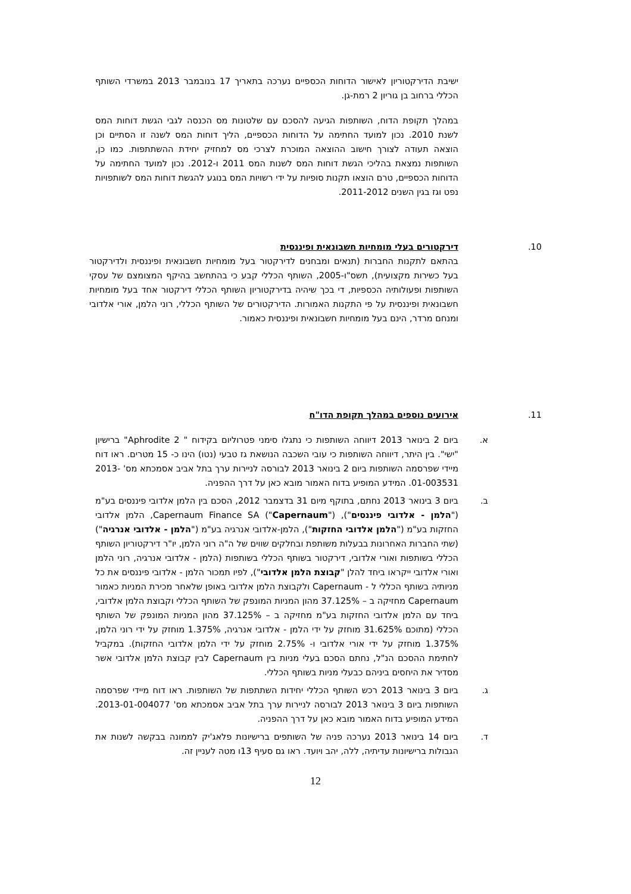ישיבת הדירקטוריון לאישור הדוחות הכספיים נערכה בתאריך 17 בנובמבר 2013 במשרדי השותף הכללי ברחוב בן גוריון 2 רמת-גן.
במהלך תקופת הדוח, השותפות הגיעה להסכם עם שלטונות מס הכנסה לגבי הגשת דוחות המס לשנת 2010. נכון למועד החתימה על הדוחות הכספיים, הליך דוחות המס לשנה זו הסתיים וכן הוצאה תעודה לצורך חישוב ההוצאה המוכרת לצרכי מס למחזיק יחידת ההשתתפות. כמו כן, השותפות נמצאת בהליכי הגשת דוחות המס לשנות המס 2011 ו-2012. נכון למועד החתימה על הדוחות הכספיים, טרם הוצאו תקנות סופיות על ידי רשויות המס בנוגע להגשת דוחות המס לשותפויות נפט וגז בגין השנים 2011-2012.
10. דירקטורים בעלי מומחיות חשבונאית ופיננסית
בהתאם לתקנות החברות (תנאים ומבחנים לדירקטור בעל מומחיות חשבונאית ופיננסית ולדירקטור בעל כשירות מקצועית), תשס"ו-2005, השותף הכללי קבע כי בהתחשב בהיקף המצומצם של עסקי השותפות ופעולותיה הכספיות, די בכך שיהיה בדירקטוריון השותף הכללי דירקטור אחד בעל מומחיות חשבונאית ופיננסית על פי התקנות האמורות. הדירקטורים של השותף הכללי, רוני הלמן, אורי אלדובי ומנחם מרדר, הינם בעל מומחיות חשבונאית ופיננסית כאמור.
11. אירועים נוספים במהלך תקופת הדו"ח
א. ביום 2 בינואר 2013 דיווחה השותפות כי נתגלו סימני פטרוליום בקידוח " Aphrodite 2" ברישיון "ישי". בין היתר, דיווחה השותפות כי עובי השכבה הנושאת גז טבעי (נטו) הינו כ- 15 מטרים. ראו דוח מיידי שפרסמה השותפות ביום 2 בינואר 2013 לבורסה לניירות ערך בתל אביב אסמכתא מס' 2013-01-003531. המידע המופיע בדוח האמור מובא כאן על דרך ההפניה.
ב. ביום 3 בינואר 2013 נחתם, בתוקף מיום 31 בדצמבר 2012, הסכם בין הלמן אלדובי פיננסים בע"מ ("הלמן - אלדובי פיננסים"), Capernaum Finance SA ("Capernaum"), הלמן אלדובי החזקות בע"מ ("הלמן אלדובי החזקות"), הלמן-אלדובי אנרגיה בע"מ ("הלמן - אלדובי אנרגיה") (שתי החברות האחרונות בבעלות משותפת ובחלקים שווים של ה"ה רוני הלמן, יו"ר דירקטוריון השותף הכללי בשותפות ואורי אלדובי, דירקטור בשותף הכללי בשותפות (הלמן - אלדובי אנרגיה, רוני הלמן ואורי אלדובי ייקראו ביחד להלן "קבוצת הלמן אלדובי"), לפיו תמכור הלמן - אלדובי פיננסים את כל מניותיה בשותף הכללי ל - Capernaum ולקבוצת הלמן אלדובי באופן שלאחר מכירת המניות כאמור Capernaum מחזיקה ב – 37.125% מהון המניות המונפק של השותף הכללי וקבוצת הלמן אלדובי, ביחד עם הלמן אלדובי החזקות בע"מ מחזיקה ב – 37.125% מהון המניות המונפק של השותף הכללי (מתוכם 31.625% מוחזק על ידי הלמן - אלדובי אנרגיה, 1.375% מוחזק על ידי רוני הלמן, 1.375% מוחזק על ידי אורי אלדובי ו- 2.75% מוחזק על ידי הלמן אלדובי החזקות). במקביל לחתימת ההסכם הנ"ל, נחתם הסכם בעלי מניות בין Capernaum לבין קבוצת הלמן אלדובי אשר מסדיר את היחסים ביניהם כבעלי מניות בשותף הכללי.
ג. ביום 3 בינואר 2013 רכש השותף הכללי יחידות השתתפות של השותפות. ראו דוח מיידי שפרסמה השותפות ביום 3 בינואר 2013 לבורסה לניירות ערך בתל אביב אסמכתא מס' 2013-01-004077. המידע המופיע בדוח האמור מובא כאן על דרך ההפניה.
ד. ביום 14 בינואר 2013 נערכה פניה של השותפים ברישיונות פלאג'יק לממונה בבקשה לשנות את הגבולות ברישיונות עדיתיה, ללה, יהב ויועד. ראו גם סעיף 13ו מטה לעניין זה.
12